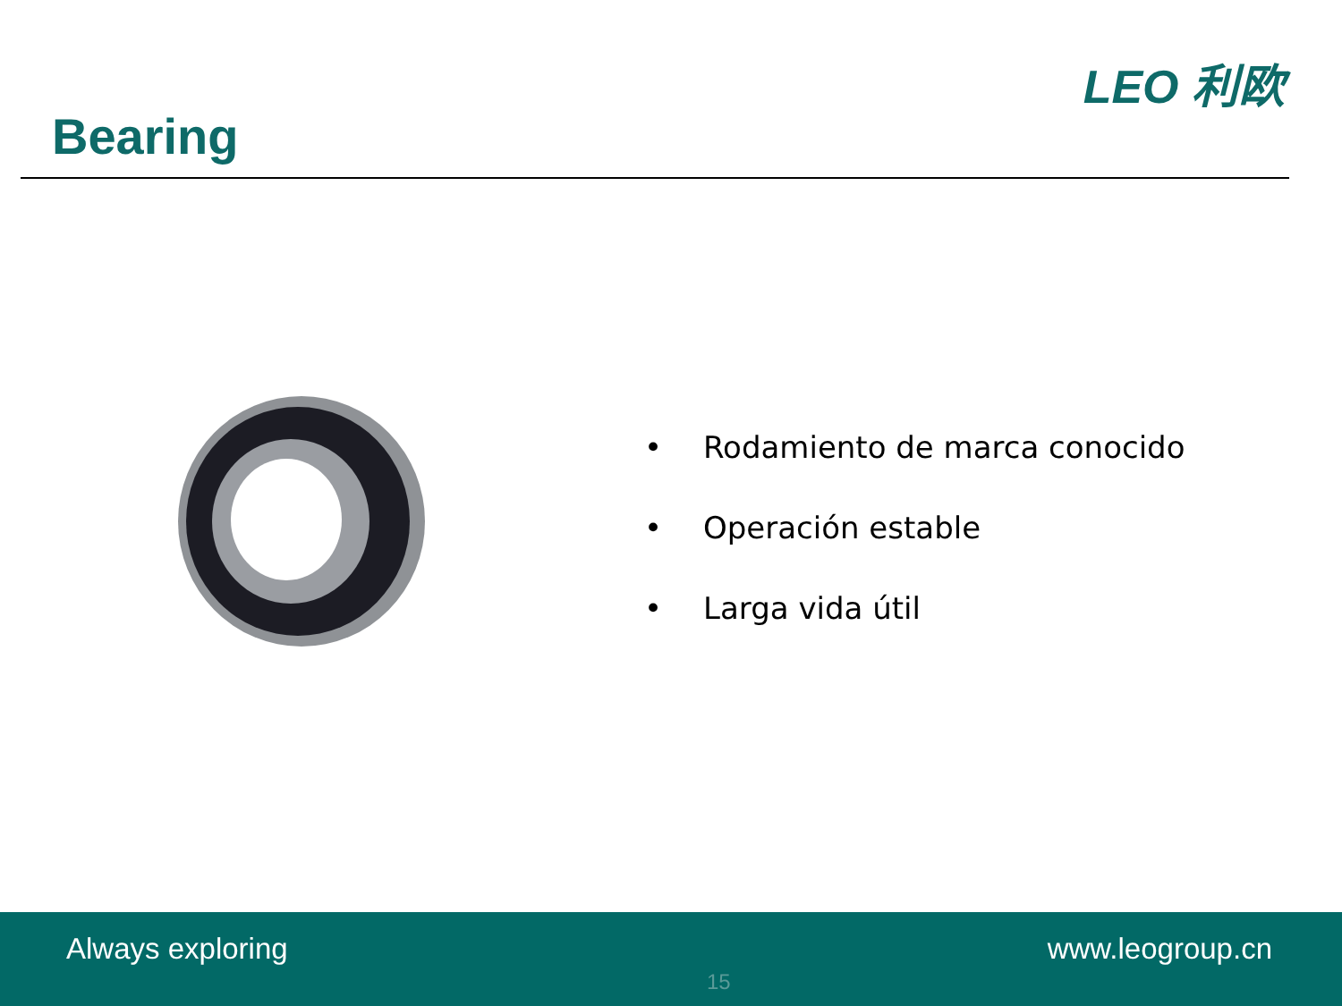Bearing
LEO 利欧
• Rodamiento de marca conocido
• Operación estable
• Larga vida útil
Always exploring
15
www.leogroup.cn